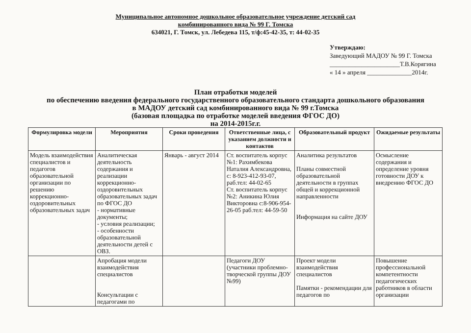Муниципальное автономное дошкольное образовательное учреждение детский сад
комбинированного вида № 99 Г. Томска
634021, Г. Томск, ул. Лебедева 115, т/ф:45-42-35, т: 44-02-35
Утверждаю:
Заведующий МАДОУ № 99 Г. Томска
______________________Т.В.Корягина
« 14 » апреля ______________2014г.
План отработки моделей
по обеспечению введения федерального государственного образовательного стандарта дошкольного образования
в МАДОУ детский сад комбинированного вида № 99 г.Томска
(базовая площадка по отработке моделей введения ФГОС ДО)
на 2014-2015г.г.
| Формулировка модели | Мероприятия | Сроки проведения | Ответственные лица, с указанием должности и контактов | Образовательный продукт | Ожидаемые результаты |
| --- | --- | --- | --- | --- | --- |
| Модель взаимодействия специалистов и педагогов образовательной организации по решению коррекционно-оздоровительных образовательных задач | Аналитическая деятельность содержания и реализации коррекционно-оздоровительных образовательных задач по ФГОС ДО - нормативные документы; - условия реализации; - особенности образовательной деятельности детей с ОВЗ. | Январь - август 2014 | Ст. воспитатель корпус №1: Рахимбекова Наталия Александровна, с: 8-923-412-93-07, раб.тел: 44-02-65 Ст. воспитатель корпус №2: Аникина Юлия Викторовна с:8-906-954-26-05 раб.тел: 44-59-50 | Аналитика результатов Планы совместной образовательной деятельности в группах общей и коррекционной направленности Информация на сайте ДОУ | Осмысление содержания и определение уровня готовности ДОУ к внедрению ФГОС ДО |
| | Апробация модели взаимодействия специалистов Консультации с педагогами по | | Педагоги ДОУ (участники проблемно-творческой группы ДОУ №99) | Проект модели взаимодействия специалистов Памятки - рекомендации для педагогов по | Повышение профессиональной компетентности педагогических работников в области организации |